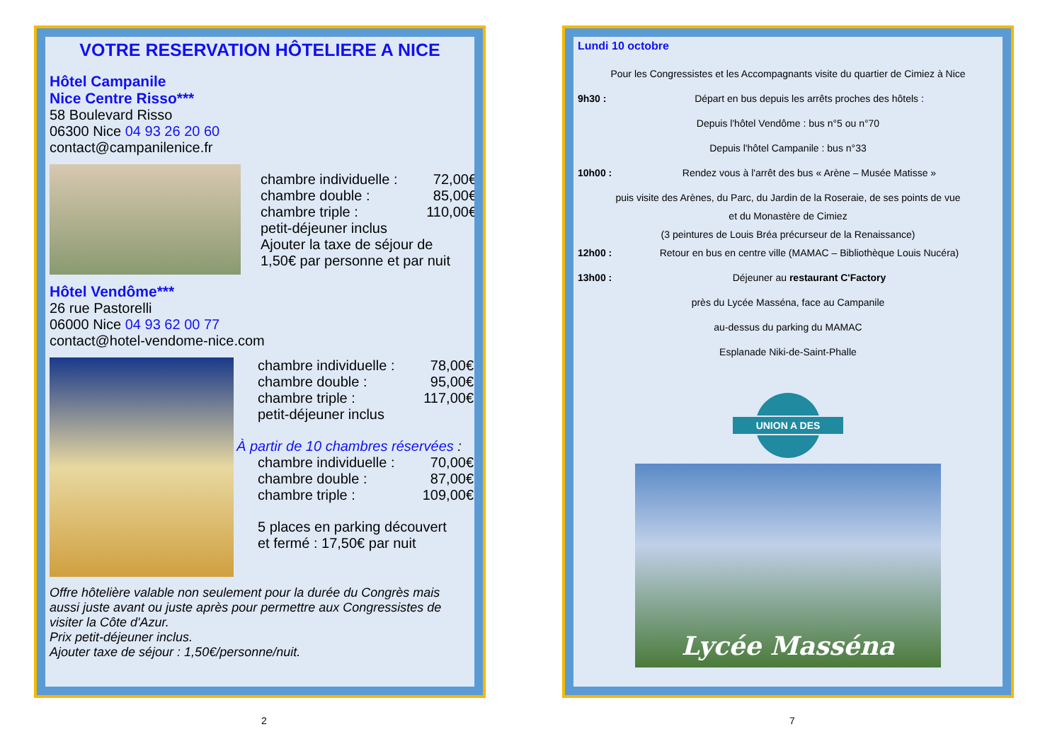VOTRE RESERVATION HÔTELIERE A NICE
Hôtel Campanile
Nice Centre Risso***
58 Boulevard Risso
06300 Nice 04 93 26 20 60
contact@campanilenice.fr
chambre individuelle : 72,00€
chambre double : 85,00€
chambre triple : 110,00€
petit-déjeuner inclus
Ajouter la taxe de séjour de
1,50€ par personne et par nuit
Hôtel Vendôme***
26 rue Pastorelli
06000 Nice 04 93 62 00 77
contact@hotel-vendome-nice.com
chambre individuelle : 78,00€
chambre double : 95,00€
chambre triple : 117,00€
petit-déjeuner inclus
À partir de 10 chambres réservées :
chambre individuelle : 70,00€
chambre double : 87,00€
chambre triple : 109,00€
5 places en parking découvert
et fermé : 17,50€ par nuit
Offre hôtelière valable non seulement pour la durée du Congrès mais aussi juste avant ou juste après pour permettre aux Congressistes de visiter la Côte d'Azur.
Prix petit-déjeuner inclus.
Ajouter taxe de séjour : 1,50€/personne/nuit.
Lundi 10 octobre
Pour les Congressistes et les Accompagnants visite du quartier de Cimiez à Nice
9h30 : Départ en bus depuis les arrêts proches des hôtels :
Depuis l'hôtel Vendôme : bus n°5 ou n°70
Depuis l'hôtel Campanile : bus n°33
10h00 : Rendez vous à l'arrêt des bus « Arène – Musée Matisse »
puis visite des Arènes, du Parc, du Jardin de la Roseraie, de ses points de vue
et du Monastère de Cimiez
(3 peintures de Louis Bréa précurseur de la Renaissance)
12h00 : Retour en bus en centre ville (MAMAC – Bibliothèque Louis Nucéra)
13h00 : Déjeuner au restaurant C'Factory
près du Lycée Masséna, face au Campanile
au-dessus du parking du MAMAC
Esplanade Niki-de-Saint-Phalle
UNION A DES
Lycée Masséna
2 7